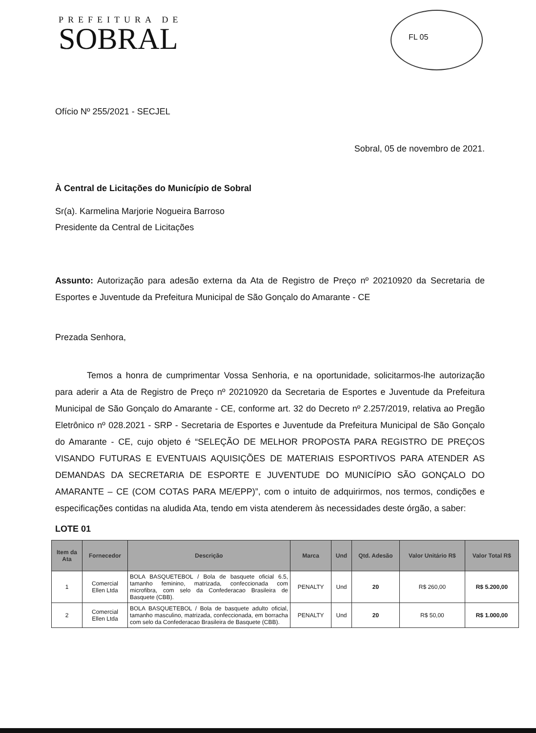PREFEITURA DE
SOBRAL
FL 05
Ofício Nº 255/2021 - SECJEL
Sobral, 05 de novembro de 2021.
À Central de Licitações do Município de Sobral
Sr(a). Karmelina Marjorie Nogueira Barroso
Presidente da Central de Licitações
Assunto: Autorização para adesão externa da Ata de Registro de Preço nº 20210920 da Secretaria de Esportes e Juventude da Prefeitura Municipal de São Gonçalo do Amarante - CE
Prezada Senhora,
Temos a honra de cumprimentar Vossa Senhoria, e na oportunidade, solicitarmos-lhe autorização para aderir a Ata de Registro de Preço nº 20210920 da Secretaria de Esportes e Juventude da Prefeitura Municipal de São Gonçalo do Amarante - CE, conforme art. 32 do Decreto nº 2.257/2019, relativa ao Pregão Eletrônico nº 028.2021 - SRP - Secretaria de Esportes e Juventude da Prefeitura Municipal de São Gonçalo do Amarante - CE, cujo objeto é “SELEÇÃO DE MELHOR PROPOSTA PARA REGISTRO DE PREÇOS VISANDO FUTURAS E EVENTUAIS AQUISIÇÕES DE MATERIAIS ESPORTIVOS PARA ATENDER AS DEMANDAS DA SECRETARIA DE ESPORTE E JUVENTUDE DO MUNICÍPIO SÃO GONÇALO DO AMARANTE – CE (COM COTAS PARA ME/EPP)”, com o intuito de adquirirmos, nos termos, condições e especificações contidas na aludida Ata, tendo em vista atenderem às necessidades deste órgão, a saber:
LOTE 01
| Item da Ata | Fornecedor | Descrição | Marca | Und | Qtd. Adesão | Valor Unitário R$ | Valor Total R$ |
| --- | --- | --- | --- | --- | --- | --- | --- |
| 1 | Comercial Ellen Ltda | BOLA BASQUETEBOL / Bola de basquete oficial 6.5, tamanho feminino, matrizada, confeccionada com microfibra, com selo da Confederacao Brasileira de Basquete (CBB). | PENALTY | Und | 20 | R$ 260,00 | R$ 5.200,00 |
| 2 | Comercial Ellen Ltda | BOLA BASQUETEBOL / Bola de basquete adulto oficial, tamanho masculino, matrizada, confeccionada, em borracha com selo da Confederacao Brasileira de Basquete (CBB). | PENALTY | Und | 20 | R$ 50,00 | R$ 1.000,00 |